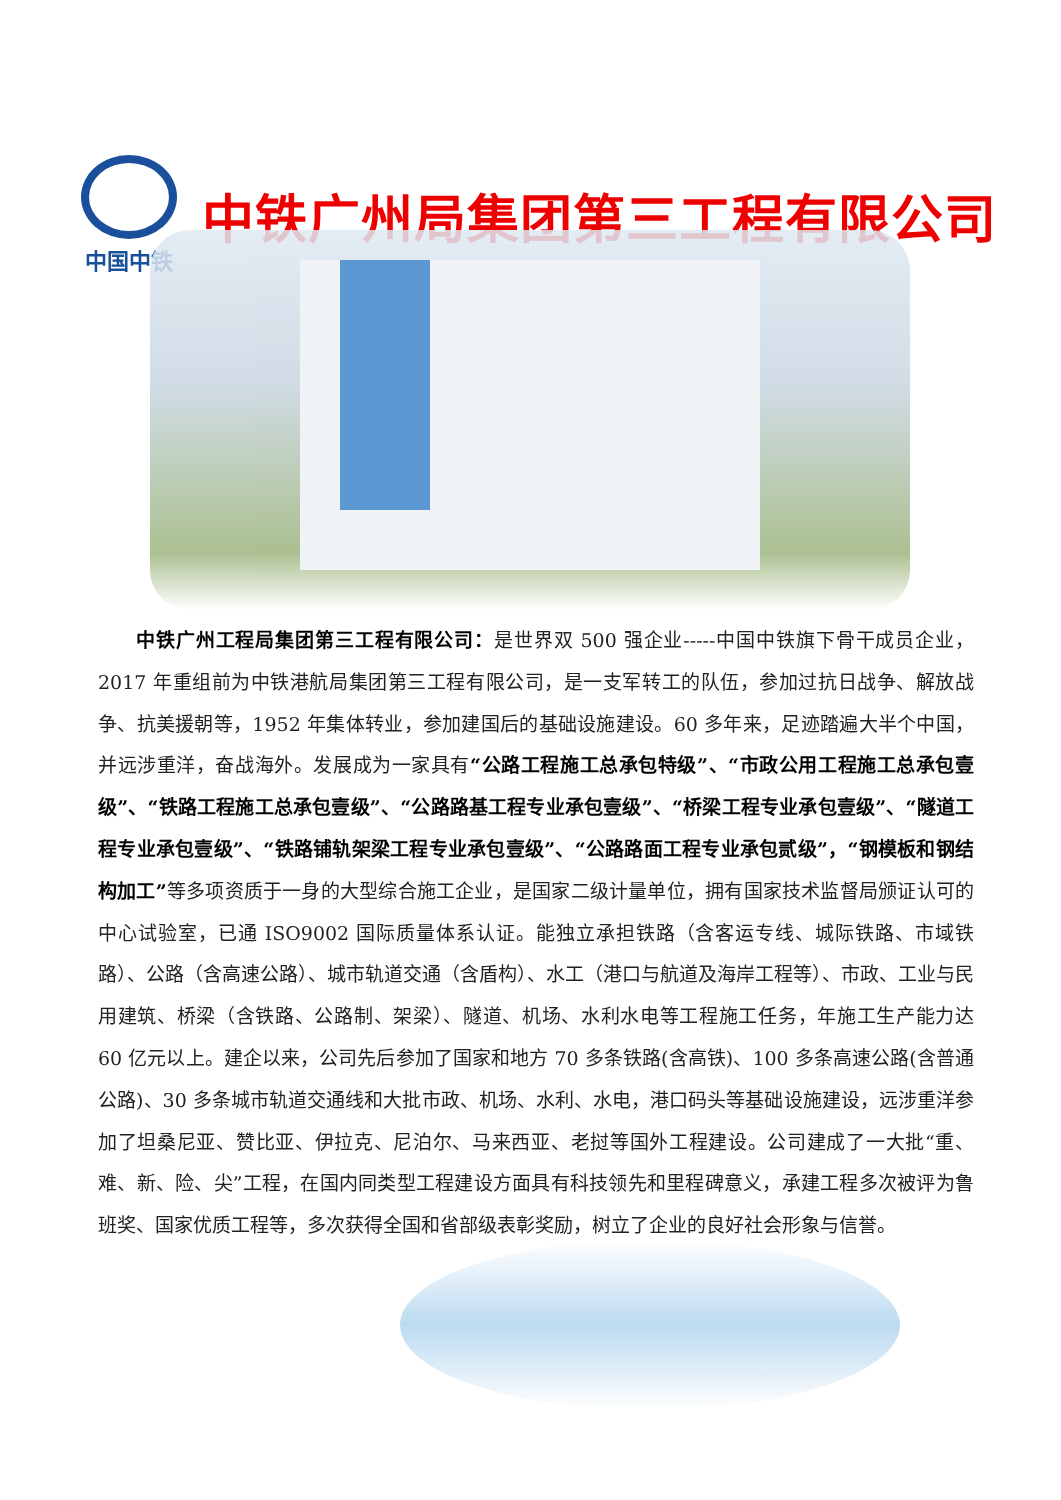中国中铁
中铁广州局集团第三工程有限公司
中铁广州工程局集团第三工程有限公司：是世界双 500 强企业-----中国中铁旗下骨干成员企业，2017 年重组前为中铁港航局集团第三工程有限公司，是一支军转工的队伍，参加过抗日战争、解放战争、抗美援朝等，1952 年集体转业，参加建国后的基础设施建设。60 多年来，足迹踏遍大半个中国，并远涉重洋，奋战海外。发展成为一家具有“公路工程施工总承包特级”、“市政公用工程施工总承包壹级”、“铁路工程施工总承包壹级”、“公路路基工程专业承包壹级”、“桥梁工程专业承包壹级”、“隧道工程专业承包壹级”、“铁路铺轨架梁工程专业承包壹级”、“公路路面工程专业承包贰级”，“钢模板和钢结构加工”等多项资质于一身的大型综合施工企业，是国家二级计量单位，拥有国家技术监督局颁证认可的中心试验室，已通 ISO9002 国际质量体系认证。能独立承担铁路（含客运专线、城际铁路、市域铁路）、公路（含高速公路）、城市轨道交通（含盾构）、水工（港口与航道及海岸工程等）、市政、工业与民用建筑、桥梁（含铁路、公路制、架梁）、隧道、机场、水利水电等工程施工任务，年施工生产能力达 60 亿元以上。建企以来，公司先后参加了国家和地方 70 多条铁路(含高铁)、100 多条高速公路(含普通公路)、30 多条城市轨道交通线和大批市政、机场、水利、水电，港口码头等基础设施建设，远涉重洋参加了坦桑尼亚、赞比亚、伊拉克、尼泊尔、马来西亚、老挝等国外工程建设。公司建成了一大批“重、难、新、险、尖”工程，在国内同类型工程建设方面具有科技领先和里程碑意义，承建工程多次被评为鲁班奖、国家优质工程等，多次获得全国和省部级表彰奖励，树立了企业的良好社会形象与信誉。